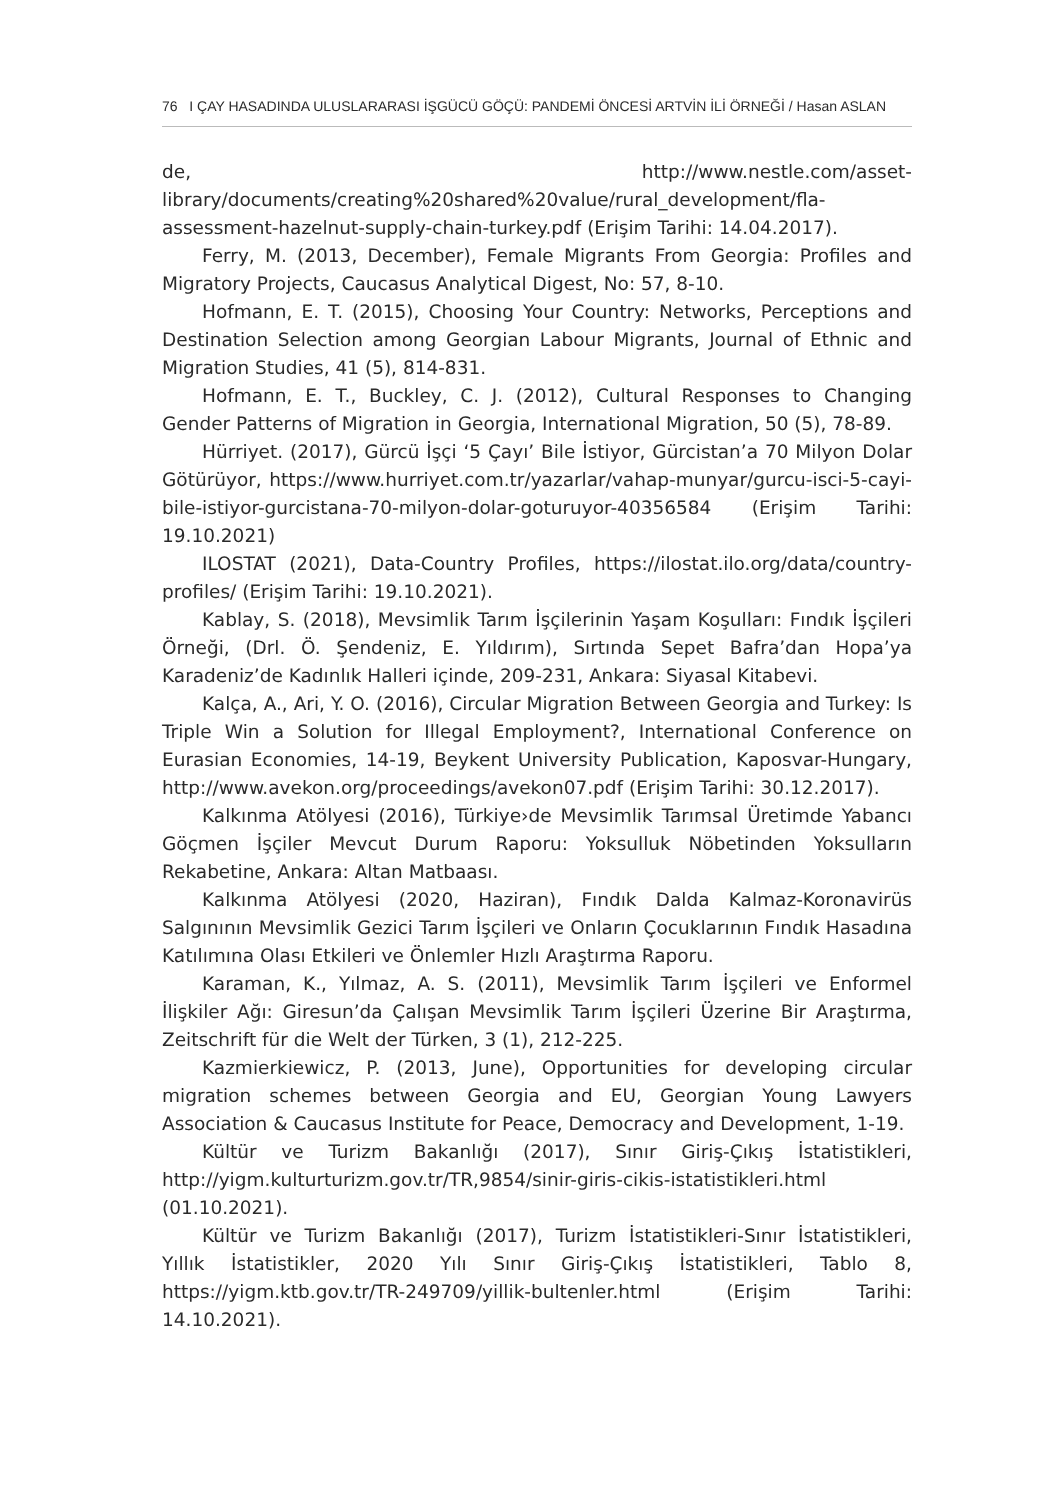76 I ÇAY HASADINDA ULUSLARARASI İŞGÜCÜ GÖÇÜ: PANDEMİ ÖNCESİ ARTVİN İLİ ÖRNEĞİ / Hasan ASLAN
de, http://www.nestle.com/asset-library/documents/creating%20shared%20value/rural_development/fla-assessment-hazelnut-supply-chain-turkey.pdf (Erişim Tarihi: 14.04.2017).
Ferry, M. (2013, December), Female Migrants From Georgia: Profiles and Migratory Projects, Caucasus Analytical Digest, No: 57, 8-10.
Hofmann, E. T. (2015), Choosing Your Country: Networks, Perceptions and Destination Selection among Georgian Labour Migrants, Journal of Ethnic and Migration Studies, 41 (5), 814-831.
Hofmann, E. T., Buckley, C. J. (2012), Cultural Responses to Changing Gender Patterns of Migration in Georgia, International Migration, 50 (5), 78-89.
Hürriyet. (2017), Gürcü İşçi ‘5 Çayı’ Bile İstiyor, Gürcistan’a 70 Milyon Dolar Götürüyor, https://www.hurriyet.com.tr/yazarlar/vahap-munyar/gurcu-isci-5-cayi-bile-istiyor-gurcistana-70-milyon-dolar-goturuyor-40356584 (Erişim Tarihi: 19.10.2021)
ILOSTAT (2021), Data-Country Profiles, https://ilostat.ilo.org/data/country-profiles/ (Erişim Tarihi: 19.10.2021).
Kablay, S. (2018), Mevsimlik Tarım İşçilerinin Yaşam Koşulları: Fındık İşçileri Örneği, (Drl. Ö. Şendeniz, E. Yıldırım), Sırtında Sepet Bafra’dan Hopa’ya Karadeniz’de Kadınlık Halleri içinde, 209-231, Ankara: Siyasal Kitabevi.
Kalça, A., Ari, Y. O. (2016), Circular Migration Between Georgia and Turkey: Is Triple Win a Solution for Illegal Employment?, International Conference on Eurasian Economies, 14-19, Beykent University Publication, Kaposvar-Hungary, http://www.avekon.org/proceedings/avekon07.pdf (Erişim Tarihi: 30.12.2017).
Kalkınma Atölyesi (2016), Türkiye›de Mevsimlik Tarımsal Üretimde Yabancı Göçmen İşçiler Mevcut Durum Raporu: Yoksulluk Nöbetinden Yoksulların Rekabetine, Ankara: Altan Matbaası.
Kalkınma Atölyesi (2020, Haziran), Fındık Dalda Kalmaz-Koronavirüs Salgınının Mevsimlik Gezici Tarım İşçileri ve Onların Çocuklarının Fındık Hasadına Katılımına Olası Etkileri ve Önlemler Hızlı Araştırma Raporu.
Karaman, K., Yılmaz, A. S. (2011), Mevsimlik Tarım İşçileri ve Enformel İlişkiler Ağı: Giresun’da Çalışan Mevsimlik Tarım İşçileri Üzerine Bir Araştırma, Zeitschrift für die Welt der Türken, 3 (1), 212-225.
Kazmierkiewicz, P. (2013, June), Opportunities for developing circular migration schemes between Georgia and EU, Georgian Young Lawyers Association & Caucasus Institute for Peace, Democracy and Development, 1-19.
Kültür ve Turizm Bakanlığı (2017), Sınır Giriş-Çıkış İstatistikleri, http://yigm.kulturturizm.gov.tr/TR,9854/sinir-giris-cikis-istatistikleri.html (01.10.2021).
Kültür ve Turizm Bakanlığı (2017), Turizm İstatistikleri-Sınır İstatistikleri, Yıllık İstatistikler, 2020 Yılı Sınır Giriş-Çıkış İstatistikleri, Tablo 8, https://yigm.ktb.gov.tr/TR-249709/yillik-bultenler.html (Erişim Tarihi: 14.10.2021).